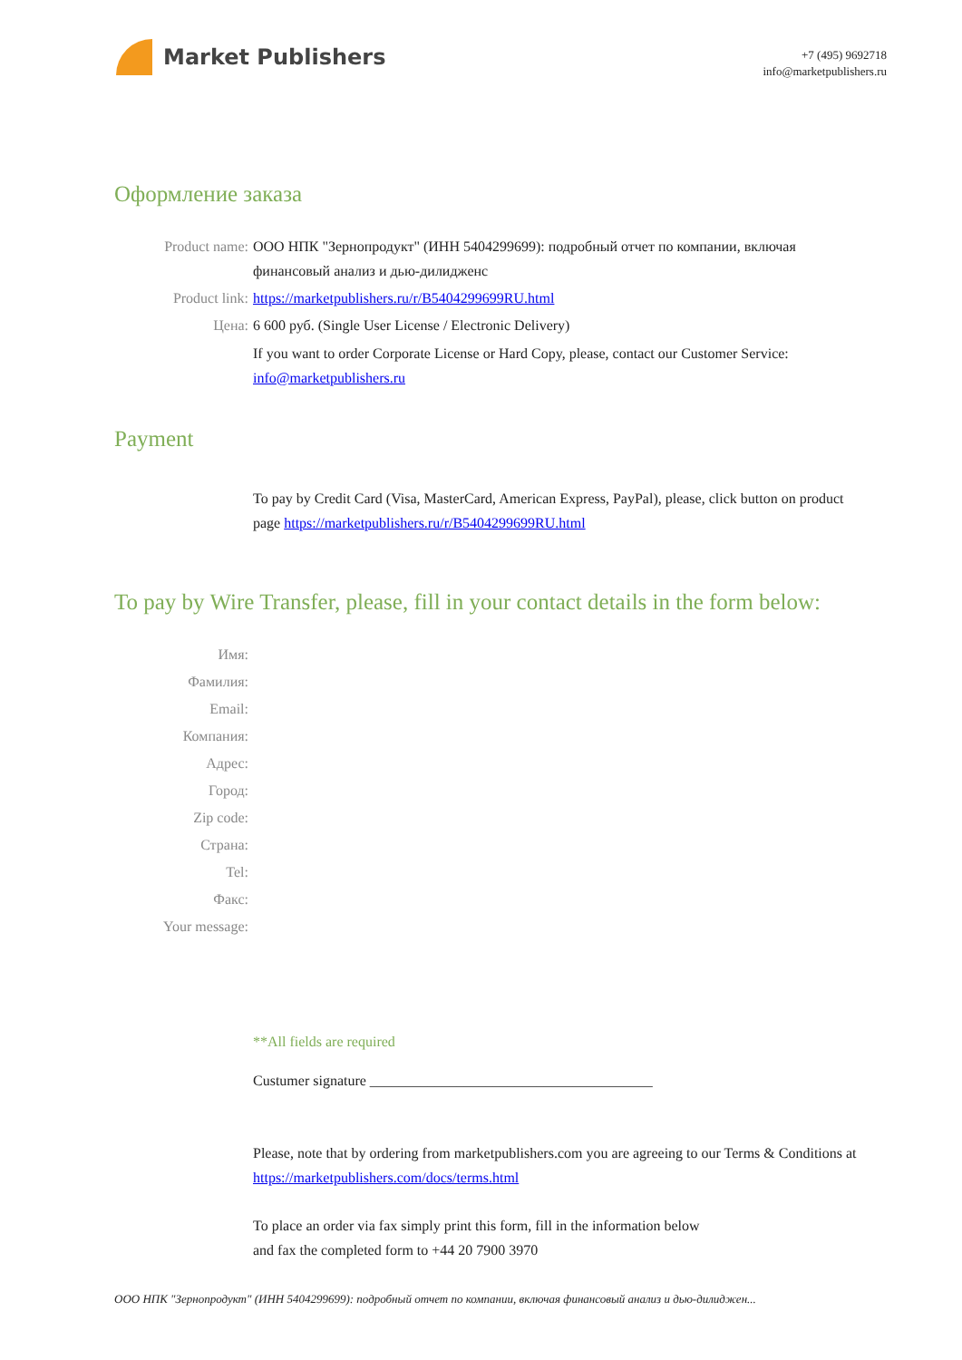Market Publishers
+7 (495) 9692718
info@marketpublishers.ru
Оформление заказа
Product name: ООО НПК "Зернопродукт" (ИНН 5404299699): подробный отчет по компании, включая финансовый анализ и дью-дилидженс
Product link: https://marketpublishers.ru/r/B5404299699RU.html
Цена: 6 600 руб. (Single User License / Electronic Delivery)
If you want to order Corporate License or Hard Copy, please, contact our Customer Service: info@marketpublishers.ru
Payment
To pay by Credit Card (Visa, MasterCard, American Express, PayPal), please, click button on product page https://marketpublishers.ru/r/B5404299699RU.html
To pay by Wire Transfer, please, fill in your contact details in the form below:
Имя:
Фамилия:
Email:
Компания:
Адрес:
Город:
Zip code:
Страна:
Tel:
Факс:
Your message:
**All fields are required
Custumer signature _______________________________________
Please, note that by ordering from marketpublishers.com you are agreeing to our Terms & Conditions at https://marketpublishers.com/docs/terms.html
To place an order via fax simply print this form, fill in the information below
and fax the completed form to +44 20 7900 3970
ООО НПК "Зернопродукт" (ИНН 5404299699): подробный отчет по компании, включая финансовый анализ и дью-дилиджен...